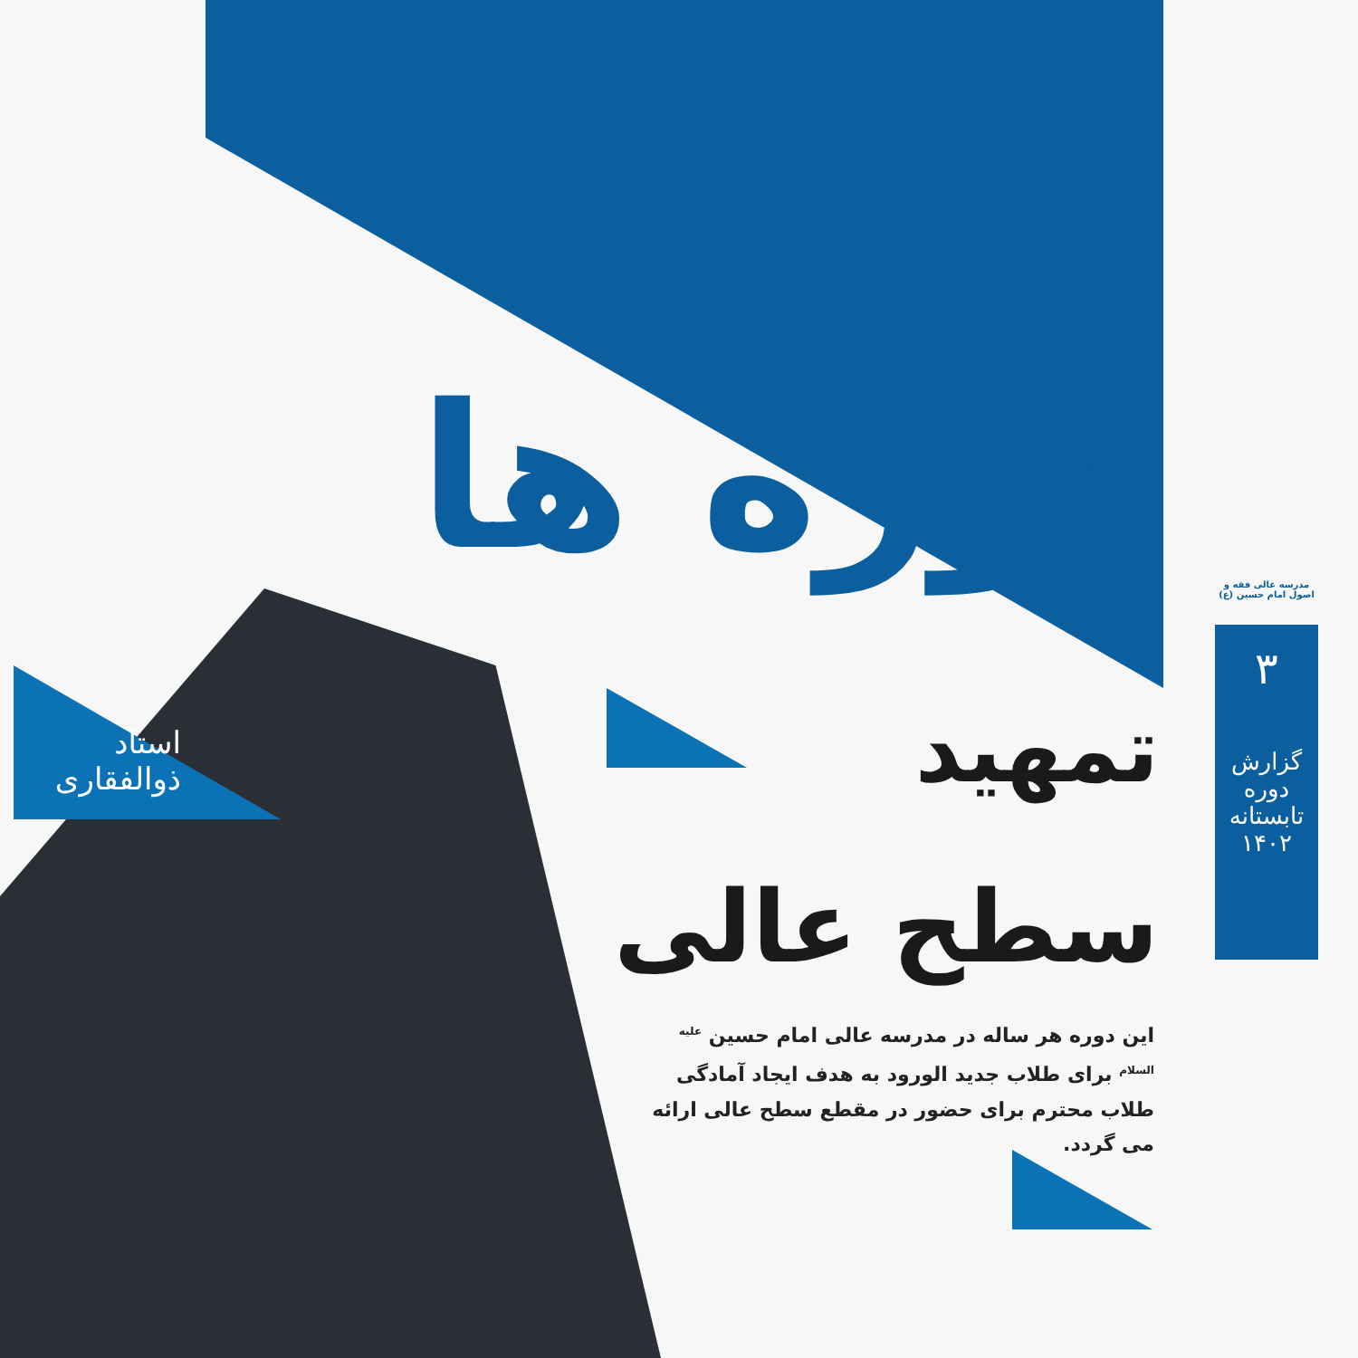دوره ها
تمهید
سطح عالی
این دوره هر ساله در مدرسه عالی امام حسین <sup>علیه السلام</sup> برای طلاب جدید الورود به هدف ایجاد آمادگی طلاب محترم برای حضور در مقطع سطح عالی ارائه می گردد.
استاد
ذوالفقاری
مدرسه عالی فقه و اصول امام حسین (ع)
۳
گزارش دوره
تابستانه ۱۴۰۲